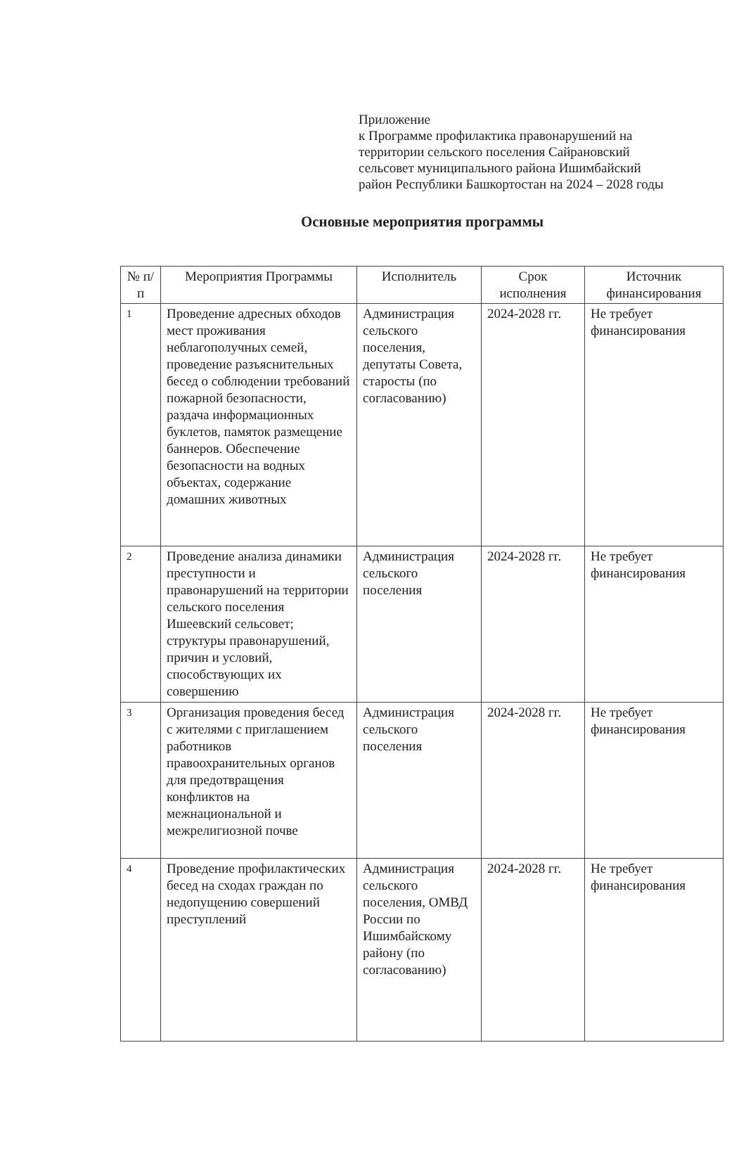Приложение
к Программе профилактика правонарушений на
территории сельского поселения Сайрановский
сельсовет муниципального района Ишимбайский
район Республики Башкортостан на 2024 – 2028 годы
Основные мероприятия программы
| № п/п | Мероприятия Программы | Исполнитель | Срок исполнения | Источник финансирования |
| --- | --- | --- | --- | --- |
| 1 | Проведение адресных обходов мест проживания неблагополучных семей, проведение разъяснительных бесед о соблюдении требований пожарной безопасности, раздача информационных буклетов, памяток размещение баннеров. Обеспечение безопасности на водных объектах, содержание домашних животных | Администрация сельского поселения, депутаты Совета, старосты (по согласованию) | 2024-2028 гг. | Не требует финансирования |
| 2 | Проведение анализа динамики преступности и правонарушений на территории сельского поселения Ишеевский сельсовет; структуры правонарушений, причин и условий, способствующих их совершению | Администрация сельского поселения | 2024-2028 гг. | Не требует финансирования |
| 3 | Организация проведения бесед с жителями с приглашением работников правоохранительных органов для предотвращения конфликтов на межнациональной и межрелигиозной почве | Администрация сельского поселения | 2024-2028 гг. | Не требует финансирования |
| 4 | Проведение профилактических бесед на сходах граждан по недопущению совершений преступлений | Администрация сельского поселения, ОМВД России по Ишимбайскому району (по согласованию) | 2024-2028 гг. | Не требует финансирования |